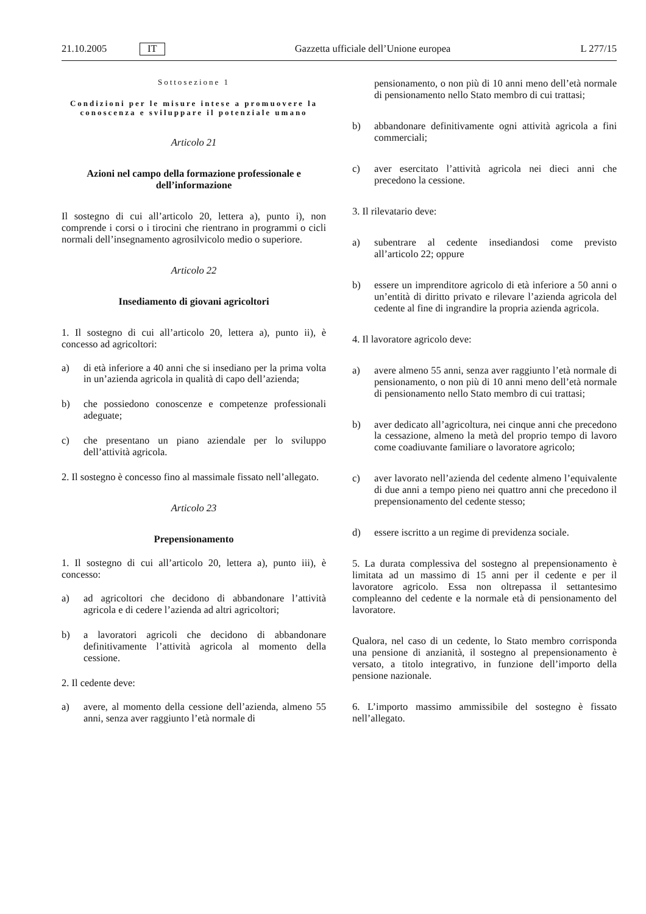21.10.2005 IT Gazzetta ufficiale dell’Unione europea L 277/15
Sottosezione 1
Condizioni per le misure intese a promuovere la conoscenza e sviluppare il potenziale umano
Articolo 21
Azioni nel campo della formazione professionale e dell’informazione
Il sostegno di cui all’articolo 20, lettera a), punto i), non comprende i corsi o i tirocini che rientrano in programmi o cicli normali dell’insegnamento agrosilvicolo medio o superiore.
Articolo 22
Insediamento di giovani agricoltori
1. Il sostegno di cui all’articolo 20, lettera a), punto ii), è concesso ad agricoltori:
a) di età inferiore a 40 anni che si insediano per la prima volta in un’azienda agricola in qualità di capo dell’azienda;
b) che possiedono conoscenze e competenze professionali adeguate;
c) che presentano un piano aziendale per lo sviluppo dell’attività agricola.
2. Il sostegno è concesso fino al massimale fissato nell’allegato.
Articolo 23
Prepensionamento
1. Il sostegno di cui all’articolo 20, lettera a), punto iii), è concesso:
a) ad agricoltori che decidono di abbandonare l’attività agricola e di cedere l’azienda ad altri agricoltori;
b) a lavoratori agricoli che decidono di abbandonare definitivamente l’attività agricola al momento della cessione.
2. Il cedente deve:
a) avere, al momento della cessione dell’azienda, almeno 55 anni, senza aver raggiunto l’età normale di
pensionamento, o non più di 10 anni meno dell’età normale di pensionamento nello Stato membro di cui trattasi;
b) abbandonare definitivamente ogni attività agricola a fini commerciali;
c) aver esercitato l’attività agricola nei dieci anni che precedono la cessione.
3. Il rilevatario deve:
a) subentrare al cedente insediandosi come previsto all’articolo 22; oppure
b) essere un imprenditore agricolo di età inferiore a 50 anni o un’entità di diritto privato e rilevare l’azienda agricola del cedente al fine di ingrandire la propria azienda agricola.
4. Il lavoratore agricolo deve:
a) avere almeno 55 anni, senza aver raggiunto l’età normale di pensionamento, o non più di 10 anni meno dell’età normale di pensionamento nello Stato membro di cui trattasi;
b) aver dedicato all’agricoltura, nei cinque anni che precedono la cessazione, almeno la metà del proprio tempo di lavoro come coadiuvante familiare o lavoratore agricolo;
c) aver lavorato nell’azienda del cedente almeno l’equivalente di due anni a tempo pieno nei quattro anni che precedono il prepensionamento del cedente stesso;
d) essere iscritto a un regime di previdenza sociale.
5. La durata complessiva del sostegno al prepensionamento è limitata ad un massimo di 15 anni per il cedente e per il lavoratore agricolo. Essa non oltrepassa il settantesimo compleanno del cedente e la normale età di pensionamento del lavoratore.
Qualora, nel caso di un cedente, lo Stato membro corrisponda una pensione di anzianità, il sostegno al prepensionamento è versato, a titolo integrativo, in funzione dell’importo della pensione nazionale.
6. L’importo massimo ammissibile del sostegno è fissato nell’allegato.